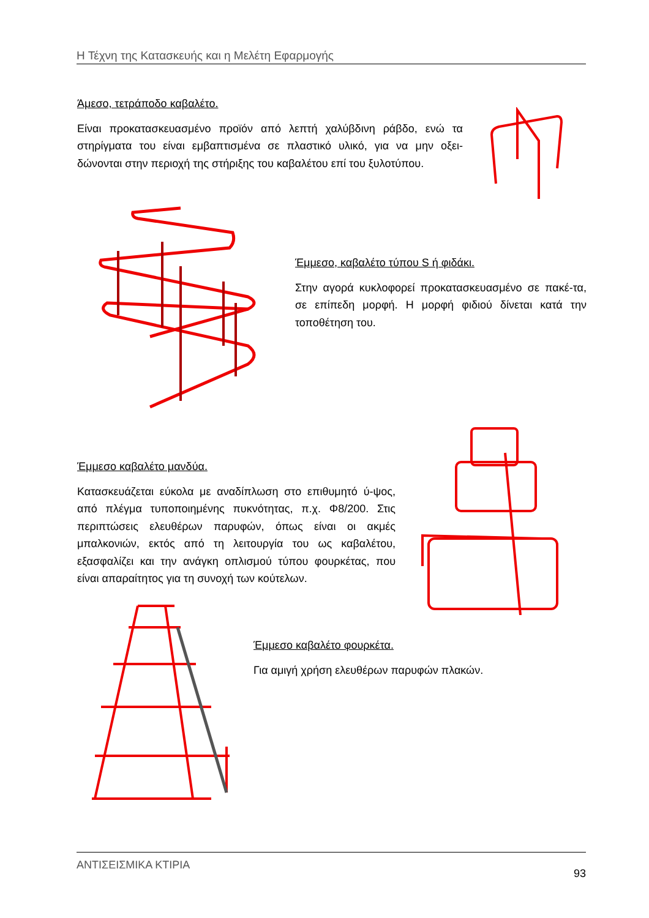Η Τέχνη της Κατασκευής και η Μελέτη Εφαρμογής
Άμεσο, τετράποδο καβαλέτο.
Είναι προκατασκευασμένο προϊόν από λεπτή χαλύβδινη ράβδο, ενώ τα στηρίγματα του είναι εμβαπτισμένα σε πλαστικό υλικό, για να μην οξει-δώνονται στην περιοχή της στήριξης του καβαλέτου επί του ξυλοτύπου.
Έμμεσο, καβαλέτο τύπου S ή φιδάκι.
Στην αγορά κυκλοφορεί προκατασκευασμένο σε πακέ-τα, σε επίπεδη μορφή. Η μορφή φιδιού δίνεται κατά την τοποθέτηση του.
Έμμεσο καβαλέτο μανδύα.
Κατασκευάζεται εύκολα με αναδίπλωση στο επιθυμητό ύ-ψος, από πλέγμα τυποποιημένης πυκνότητας, π.χ. Φ8/200. Στις περιπτώσεις ελευθέρων παρυφών, όπως είναι οι ακμές μπαλκονιών, εκτός από τη λειτουργία του ως καβαλέτου, εξασφαλίζει και την ανάγκη οπλισμού τύπου φουρκέτας, που είναι απαραίτητος για τη συνοχή των κούτελων.
Έμμεσο καβαλέτο φουρκέτα.
Για αμιγή χρήση ελευθέρων παρυφών πλακών.
ΑΝΤΙΣΕΙΣΜΙΚΑ ΚΤΙΡΙΑ 93